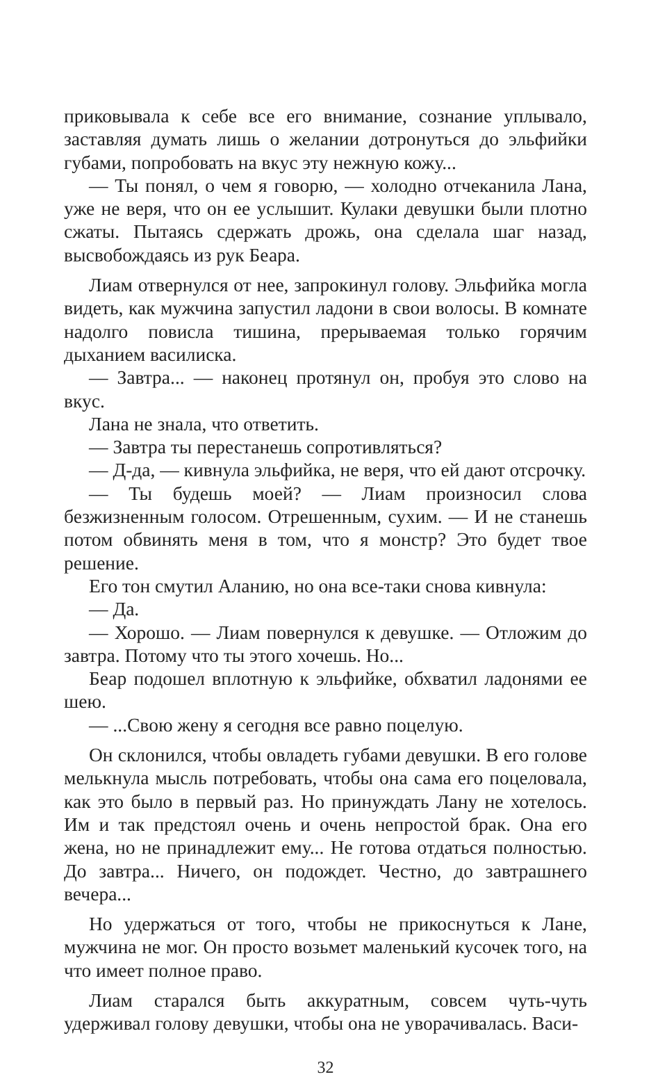приковывала к себе все его внимание, сознание уплывало, заставляя думать лишь о желании дотронуться до эльфийки губами, попробовать на вкус эту нежную кожу...
— Ты понял, о чем я говорю, — холодно отчеканила Лана, уже не веря, что он ее услышит. Кулаки девушки были плотно сжаты. Пытаясь сдержать дрожь, она сделала шаг назад, высвобождаясь из рук Беара.
Лиам отвернулся от нее, запрокинул голову. Эльфийка могла видеть, как мужчина запустил ладони в свои волосы. В комнате надолго повисла тишина, прерываемая только горячим дыханием василиска.
— Завтра... — наконец протянул он, пробуя это слово на вкус.
Лана не знала, что ответить.
— Завтра ты перестанешь сопротивляться?
— Д-да, — кивнула эльфийка, не веря, что ей дают отсрочку.
— Ты будешь моей? — Лиам произносил слова безжизненным голосом. Отрешенным, сухим. — И не станешь потом обвинять меня в том, что я монстр? Это будет твое решение.
Его тон смутил Аланию, но она все-таки снова кивнула:
— Да.
— Хорошо. — Лиам повернулся к девушке. — Отложим до завтра. Потому что ты этого хочешь. Но...
Беар подошел вплотную к эльфийке, обхватил ладонями ее шею.
— ...Свою жену я сегодня все равно поцелую.
Он склонился, чтобы овладеть губами девушки. В его голове мелькнула мысль потребовать, чтобы она сама его поцеловала, как это было в первый раз. Но принуждать Лану не хотелось. Им и так предстоял очень и очень непростой брак. Она его жена, но не принадлежит ему... Не готова отдаться полностью. До завтра... Ничего, он подождет. Честно, до завтрашнего вечера...
Но удержаться от того, чтобы не прикоснуться к Лане, мужчина не мог. Он просто возьмет маленький кусочек того, на что имеет полное право.
Лиам старался быть аккуратным, совсем чуть-чуть удерживал голову девушки, чтобы она не уворачивалась. Васи-
32